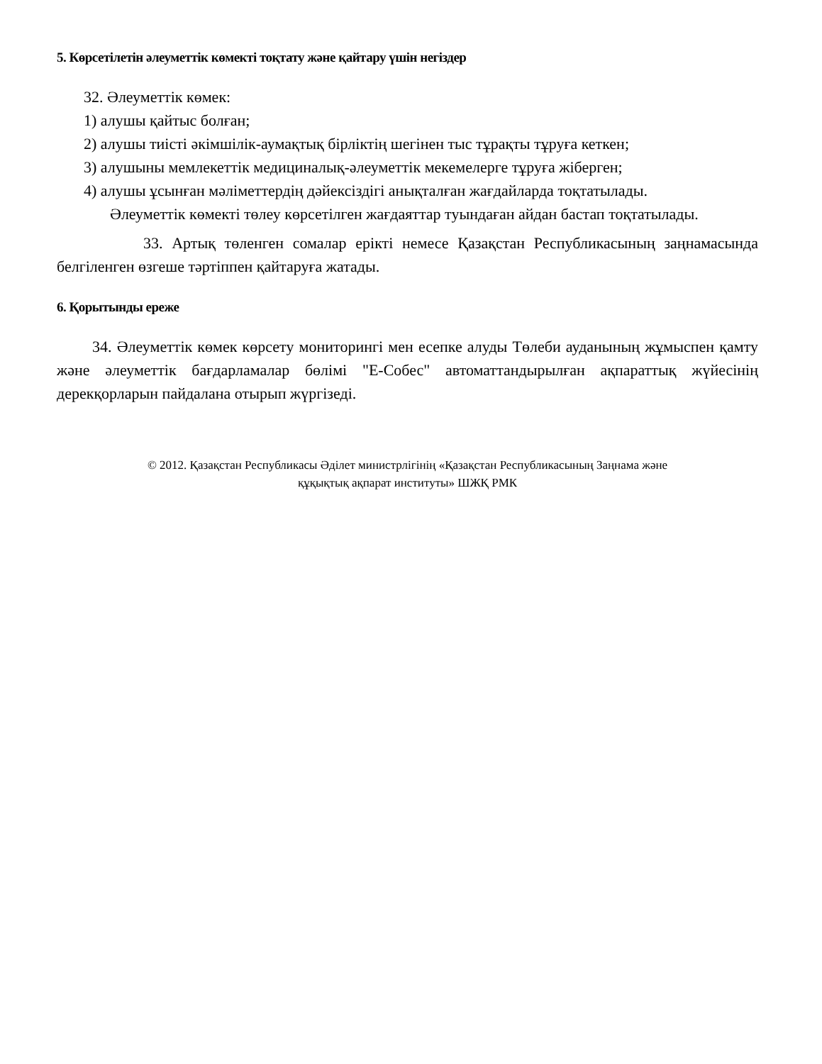5. Көрсетілетін әлеуметтік көмекті тоқтату және қайтару үшін негіздер
32. Әлеуметтік көмек:
1) алушы қайтыс болған;
2) алушы тиісті әкімшілік-аумақтық бірліктің шегінен тыс тұрақты тұруға кеткен;
3) алушыны мемлекеттік медициналық-әлеуметтік мекемелерге тұруға жіберген;
4) алушы ұсынған мәліметтердің дәйексіздігі анықталған жағдайларда тоқтатылады.
Әлеуметтік көмекті төлеу көрсетілген жағдаяттар туындаған айдан бастап тоқтатылады.
33. Артық төленген сомалар ерікті немесе Қазақстан Республикасының заңнамасында белгіленген өзгеше тәртіппен қайтаруға жатады.
6. Қорытынды ереже
34. Әлеуметтік көмек көрсету мониторингі мен есепке алуды Төлеби ауданының жұмыспен қамту және әлеуметтік бағдарламалар бөлімі "Е-Собес" автоматтандырылған ақпараттық жүйесінің дерекқорларын пайдалана отырып жүргізеді.
© 2012. Қазақстан Республикасы Әділет министрлігінің «Қазақстан Республикасының Заңнама және
құқықтық ақпарат институты» ШЖҚ РМК